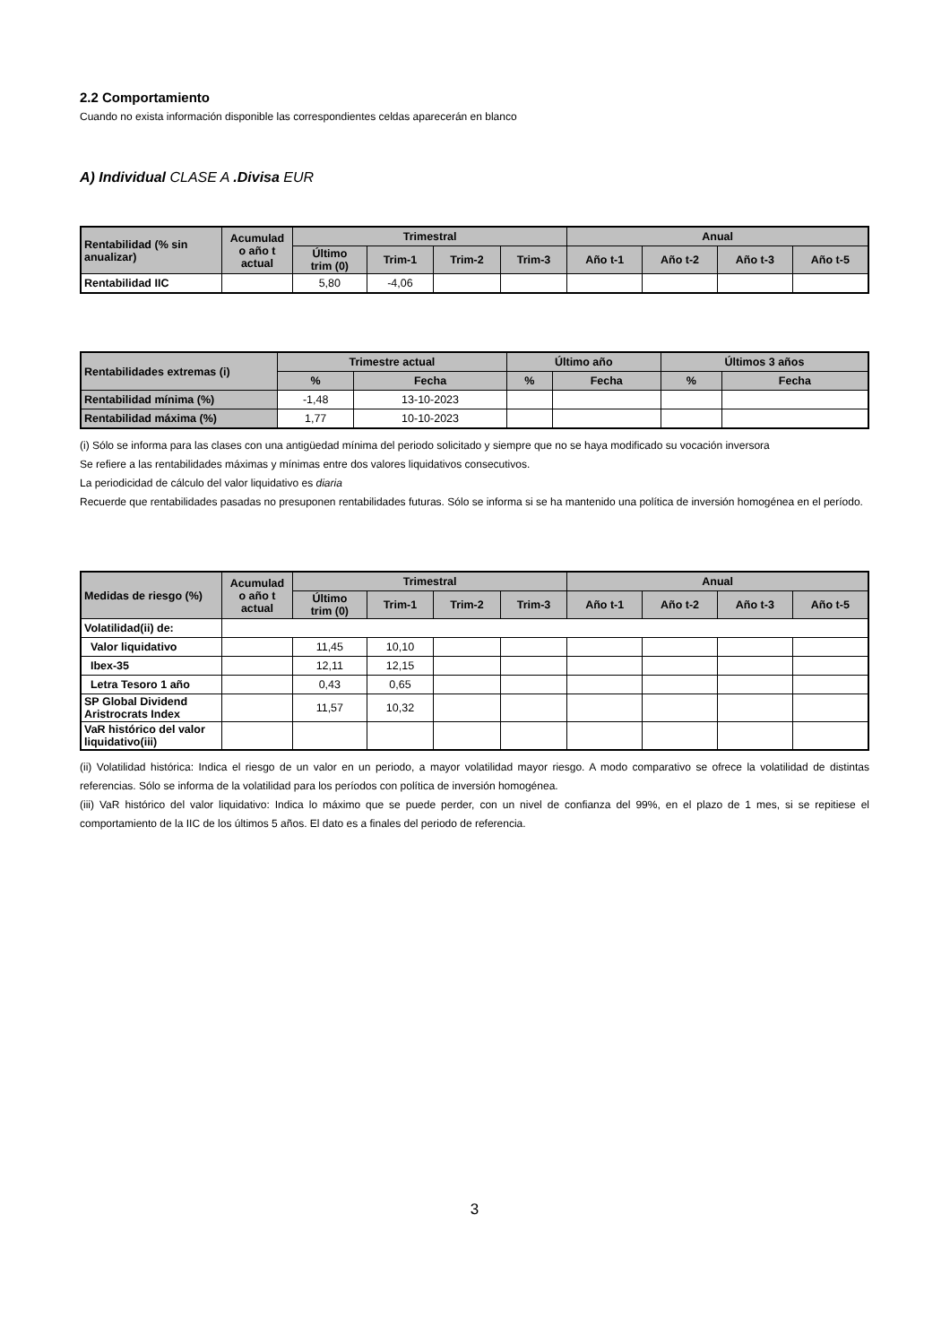2.2 Comportamiento
Cuando no exista información disponible las correspondientes celdas aparecerán en blanco
A) Individual CLASE A .Divisa EUR
| Rentabilidad (% sin anualizar) | Acumulad o año t actual | Trimestral | | | | Anual | | | |
| --- | --- | --- | --- | --- | --- | --- | --- | --- | --- |
| | | Último trim (0) | Trim-1 | Trim-2 | Trim-3 | Año t-1 | Año t-2 | Año t-3 | Año t-5 |
| Rentabilidad IIC | | 5,80 | -4,06 | | | | | | |
| Rentabilidades extremas (i) | Trimestre actual | | Último año | | Últimos 3 años | |
| --- | --- | --- | --- | --- | --- | --- |
| | % | Fecha | % | Fecha | % | Fecha |
| Rentabilidad mínima (%) | -1,48 | 13-10-2023 | | | | |
| Rentabilidad máxima (%) | 1,77 | 10-10-2023 | | | | |
(i) Sólo se informa para las clases con una antigüedad mínima del periodo solicitado y siempre que no se haya modificado su vocación inversora
Se refiere a las rentabilidades máximas y mínimas entre dos valores liquidativos consecutivos.
La periodicidad de cálculo del valor liquidativo es diaria
Recuerde que rentabilidades pasadas no presuponen rentabilidades futuras. Sólo se informa si se ha mantenido una política de inversión homogénea en el período.
| Medidas de riesgo (%) | Acumulad o año t actual | Trimestral | | | | Anual | | | |
| --- | --- | --- | --- | --- | --- | --- | --- | --- | --- |
| | | Último trim (0) | Trim-1 | Trim-2 | Trim-3 | Año t-1 | Año t-2 | Año t-3 | Año t-5 |
| Volatilidad(ii) de: | | | | | | | | | |
| Valor liquidativo | | 11,45 | 10,10 | | | | | | |
| Ibex-35 | | 12,11 | 12,15 | | | | | | |
| Letra Tesoro 1 año | | 0,43 | 0,65 | | | | | | |
| SP Global Dividend Aristrocrats Index | | 11,57 | 10,32 | | | | | | |
| VaR histórico del valor liquidativo(iii) | | | | | | | | | |
(ii) Volatilidad histórica: Indica el riesgo de un valor en un periodo, a mayor volatilidad mayor riesgo. A modo comparativo se ofrece la volatilidad de distintas referencias. Sólo se informa de la volatilidad para los períodos con política de inversión homogénea.
(iii) VaR histórico del valor liquidativo: Indica lo máximo que se puede perder, con un nivel de confianza del 99%, en el plazo de 1 mes, si se repitiese el comportamiento de la IIC de los últimos 5 años. El dato es a finales del periodo de referencia.
3